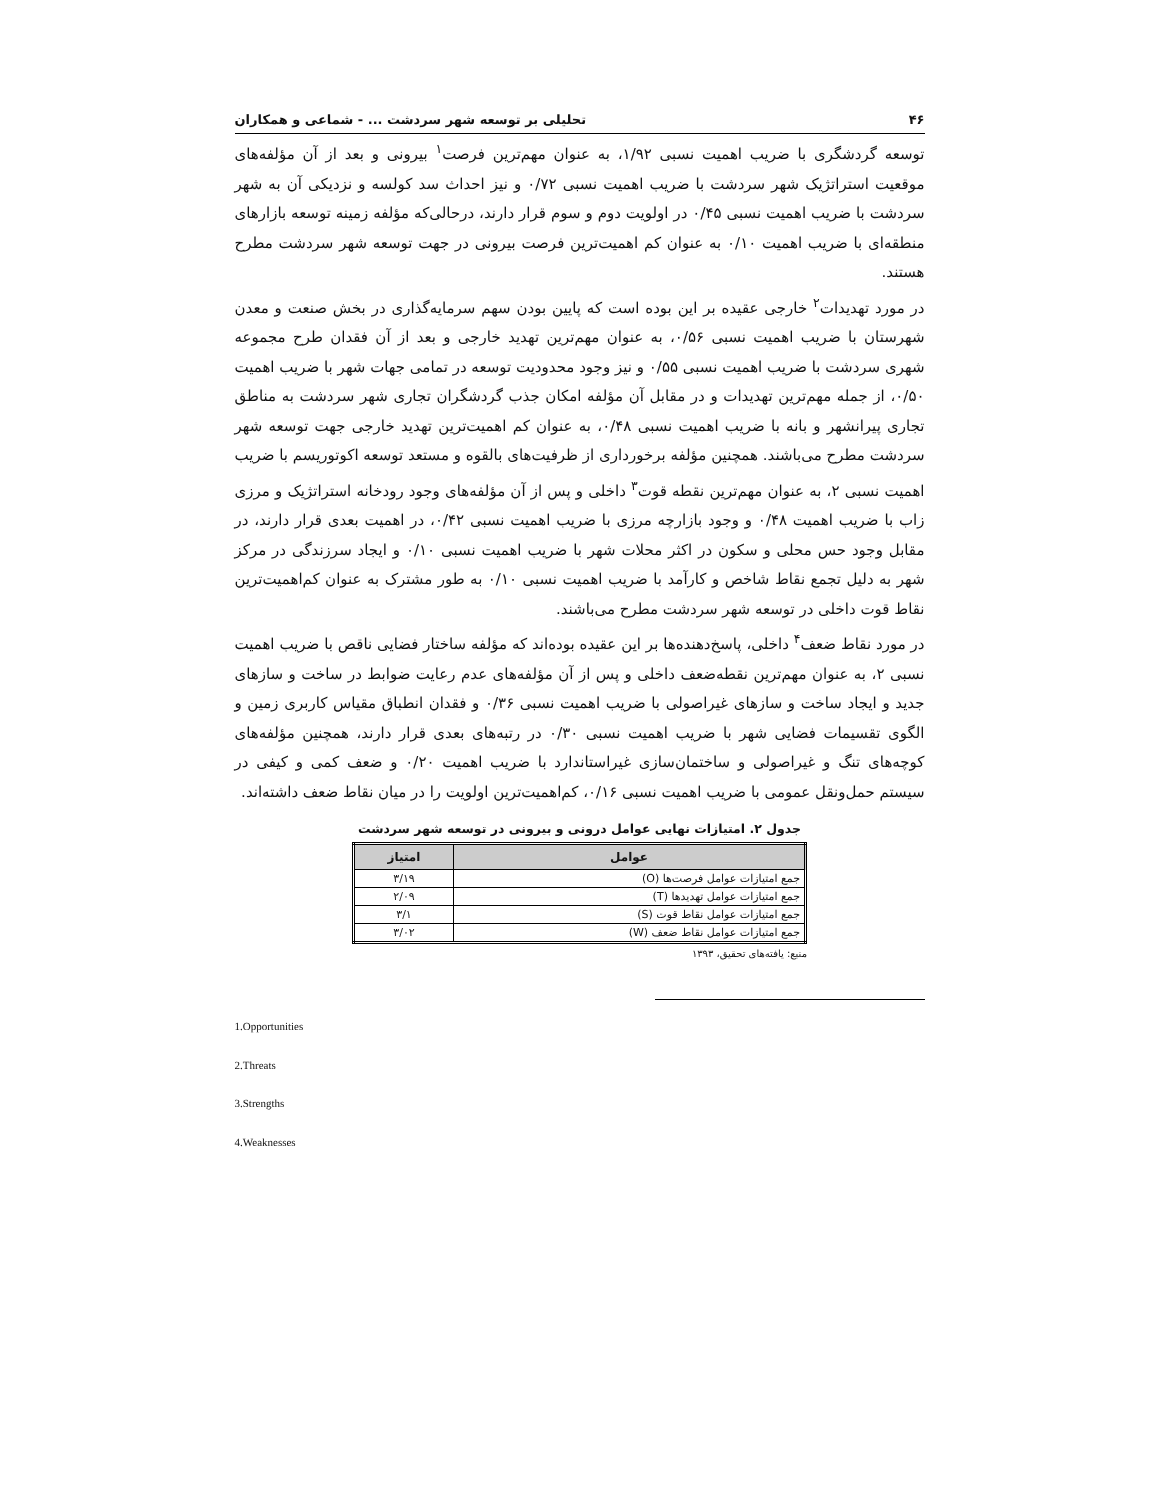۴۶ تحلیلی بر توسعه شهر سردشت ... - شماعی و همکاران
توسعه گردشگری با ضریب اهمیت نسبی ۱/۹۲، به عنوان مهم‌ترین فرصت<sup>۱</sup> بیرونی و بعد از آن مؤلفه‌های موقعیت استراتژیک شهر سردشت با ضریب اهمیت نسبی ۰/۷۲ و نیز احداث سد کولسه و نزدیکی آن به شهر سردشت با ضریب اهمیت نسبی ۰/۴۵ در اولویت دوم و سوم قرار دارند، درحالی‌که مؤلفه زمینه توسعه بازارهای منطقه‌ای با ضریب اهمیت ۰/۱۰ به عنوان کم اهمیت‌ترین فرصت بیرونی در جهت توسعه شهر سردشت مطرح هستند.
در مورد تهدیدات<sup>۲</sup> خارجی عقیده بر این بوده است که پایین بودن سهم سرمایه‌گذاری در بخش صنعت و معدن شهرستان با ضریب اهمیت نسبی ۰/۵۶، به عنوان مهم‌ترین تهدید خارجی و بعد از آن فقدان طرح مجموعه شهری سردشت با ضریب اهمیت نسبی ۰/۵۵ و نیز وجود محدودیت توسعه در تمامی جهات شهر با ضریب اهمیت ۰/۵۰، از جمله مهم‌ترین تهدیدات و در مقابل آن مؤلفه امکان جذب گردشگران تجاری شهر سردشت به مناطق تجاری پیرانشهر و بانه با ضریب اهمیت نسبی ۰/۴۸، به عنوان کم اهمیت‌ترین تهدید خارجی جهت توسعه شهر سردشت مطرح می‌باشند. همچنین مؤلفه برخورداری از ظرفیت‌های بالقوه و مستعد توسعه اکوتوریسم با ضریب اهمیت نسبی ۲، به عنوان مهم‌ترین نقطه قوت<sup>۳</sup> داخلی و پس از آن مؤلفه‌های وجود رودخانه استراتژیک و مرزی زاب با ضریب اهمیت ۰/۴۸ و وجود بازارچه مرزی با ضریب اهمیت نسبی ۰/۴۲، در اهمیت بعدی قرار دارند، در مقابل وجود حس محلی و سکون در اکثر محلات شهر با ضریب اهمیت نسبی ۰/۱۰ و ایجاد سرزندگی در مرکز شهر به دلیل تجمع نقاط شاخص و کارآمد با ضریب اهمیت نسبی ۰/۱۰ به طور مشترک به عنوان کم‌اهمیت‌ترین نقاط قوت داخلی در توسعه شهر سردشت مطرح می‌باشند.
در مورد نقاط ضعف<sup>۴</sup> داخلی، پاسخ‌دهنده‌ها بر این عقیده بوده‌اند که مؤلفه ساختار فضایی ناقص با ضریب اهمیت نسبی ۲، به عنوان مهم‌ترین نقطه‌ضعف داخلی و پس از آن مؤلفه‌های عدم رعایت ضوابط در ساخت و سازهای جدید و ایجاد ساخت و سازهای غیراصولی با ضریب اهمیت نسبی ۰/۳۶ و فقدان انطباق مقیاس کاربری زمین و الگوی تقسیمات فضایی شهر با ضریب اهمیت نسبی ۰/۳۰ در رتبه‌های بعدی قرار دارند، همچنین مؤلفه‌های کوچه‌های تنگ و غیراصولی و ساختمان‌سازی غیراستاندارد با ضریب اهمیت ۰/۲۰ و ضعف کمی و کیفی در سیستم حمل‌ونقل عمومی با ضریب اهمیت نسبی ۰/۱۶، کم‌اهمیت‌ترین اولویت را در میان نقاط ضعف داشته‌اند.
جدول ۲. امتیازات نهایی عوامل درونی و بیرونی در توسعه شهر سردشت
| عوامل | امتیاز |
| --- | --- |
| جمع امتیازات عوامل فرصت‌ها (O) | ۳/۱۹ |
| جمع امتیازات عوامل تهدیدها (T) | ۲/۰۹ |
| جمع امتیازات عوامل نقاط قوت (S) | ۳/۱ |
| جمع امتیازات عوامل نقاط ضعف (W) | ۳/۰۲ |
منبع: یافته‌های تحقیق، ۱۳۹۳
1.Opportunities
2.Threats
3.Strengths
4.Weaknesses